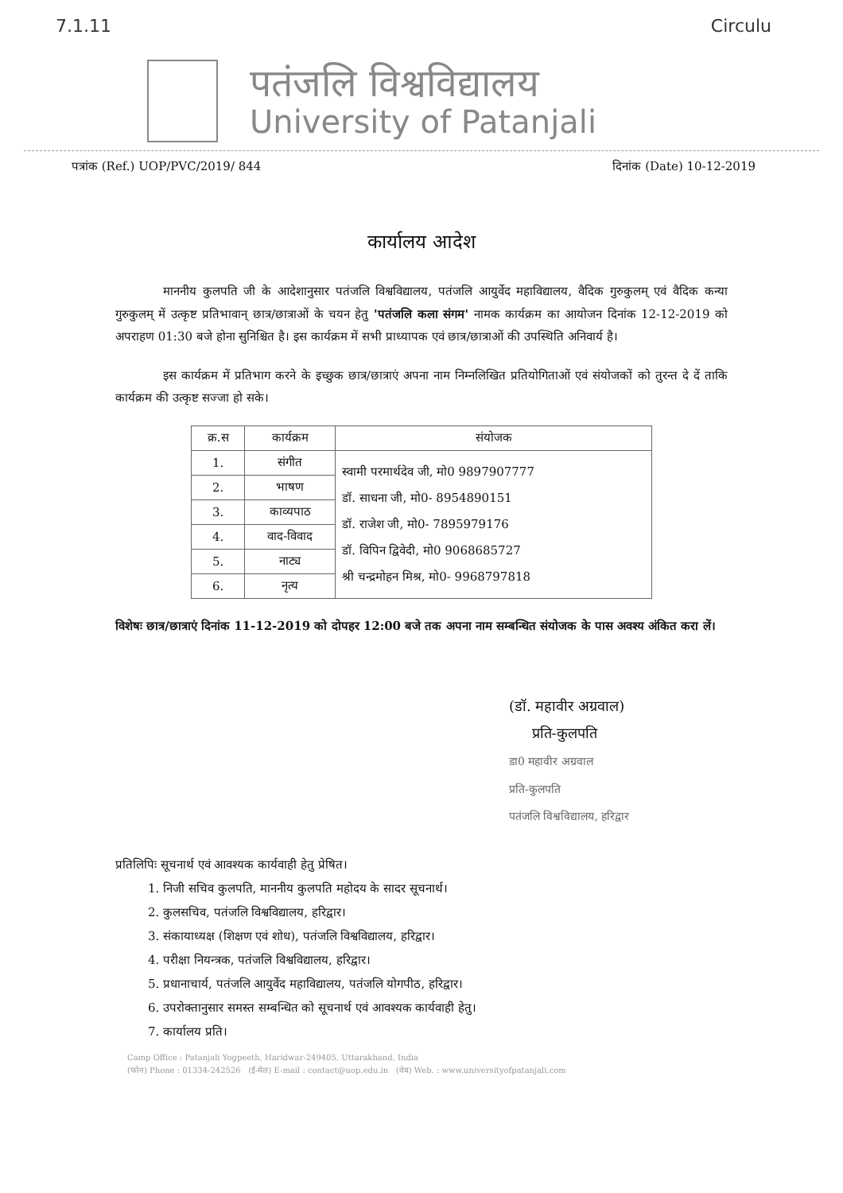7.1.11 Circulu
पतंजलि विश्वविद्यालय
University of Patanjali
पत्रांक (Ref.) UOP/PVC/2019/ 844 दिनांक (Date) 10-12-2019
कार्यालय आदेश
माननीय कुलपति जी के आदेशानुसार पतंजलि विश्वविद्यालय, पतंजलि आयुर्वेद महाविद्यालय, वैदिक गुरुकुलम् एवं वैदिक कन्या गुरुकुलम् में उत्कृष्ट प्रतिभावान् छात्र/छात्राओं के चयन हेतु 'पतंजलि कला संगम' नामक कार्यक्रम का आयोजन दिनांक 12-12-2019 को अपराहण 01:30 बजे होना सुनिश्चित है। इस कार्यक्रम में सभी प्राध्यापक एवं छात्र/छात्राओं की उपस्थिति अनिवार्य है।
इस कार्यक्रम में प्रतिभाग करने के इच्छुक छात्र/छात्राएं अपना नाम निम्नलिखित प्रतियोगिताओं एवं संयोजकों को तुरन्त दे दें ताकि कार्यक्रम की उत्कृष्ट सज्जा हो सके।
| क्र.स | कार्यक्रम | संयोजक |
| --- | --- | --- |
| 1. | संगीत | स्वामी परमार्थदेव जी, मो0 9897907777 डॉ. साधना जी, मो0- 8954890151 डॉ. राजेश जी, मो0- 7895979176 डॉ. विपिन द्विवेदी, मो0 9068685727 श्री चन्द्रमोहन मिश्र, मो0- 9968797818 |
| 2. | भाषण | |
| 3. | काव्यपाठ | |
| 4. | वाद-विवाद | |
| 5. | नाट्य | |
| 6. | नृत्य | |
विशेषः छात्र/छात्राएं दिनांक 11-12-2019 को दोपहर 12:00 बजे तक अपना नाम सम्बन्धित संयोजक के पास अवश्य अंकित करा लें।
(डॉ. महावीर अग्रवाल)
प्रति-कुलपति
डा0 महावीर अग्रवाल
प्रति-कुलपति
पतंजलि विश्वविद्यालय, हरिद्वार
प्रतिलिपिः सूचनार्थ एवं आवश्यक कार्यवाही हेतु प्रेषित।
1. निजी सचिव कुलपति, माननीय कुलपति महोदय के सादर सूचनार्थ।
2. कुलसचिव, पतंजलि विश्वविद्यालय, हरिद्वार।
3. संकायाध्यक्ष (शिक्षण एवं शोध), पतंजलि विश्वविद्यालय, हरिद्वार।
4. परीक्षा नियन्त्रक, पतंजलि विश्वविद्यालय, हरिद्वार।
5. प्रधानाचार्य, पतंजलि आयुर्वेद महाविद्यालय, पतंजलि योगपीठ, हरिद्वार।
6. उपरोक्तानुसार समस्त सम्बन्धित को सूचनार्थ एवं आवश्यक कार्यवाही हेतु।
7. कार्यालय प्रति।
Camp Office : Patanjali Yogpeeth, Haridwar-249405, Uttarakhand, India
(फोन) Phone : 01334-242526 (ई-मेल) E-mail : contact@uop.edu.in (वेब) Web. : www.universityofpatanjali.com